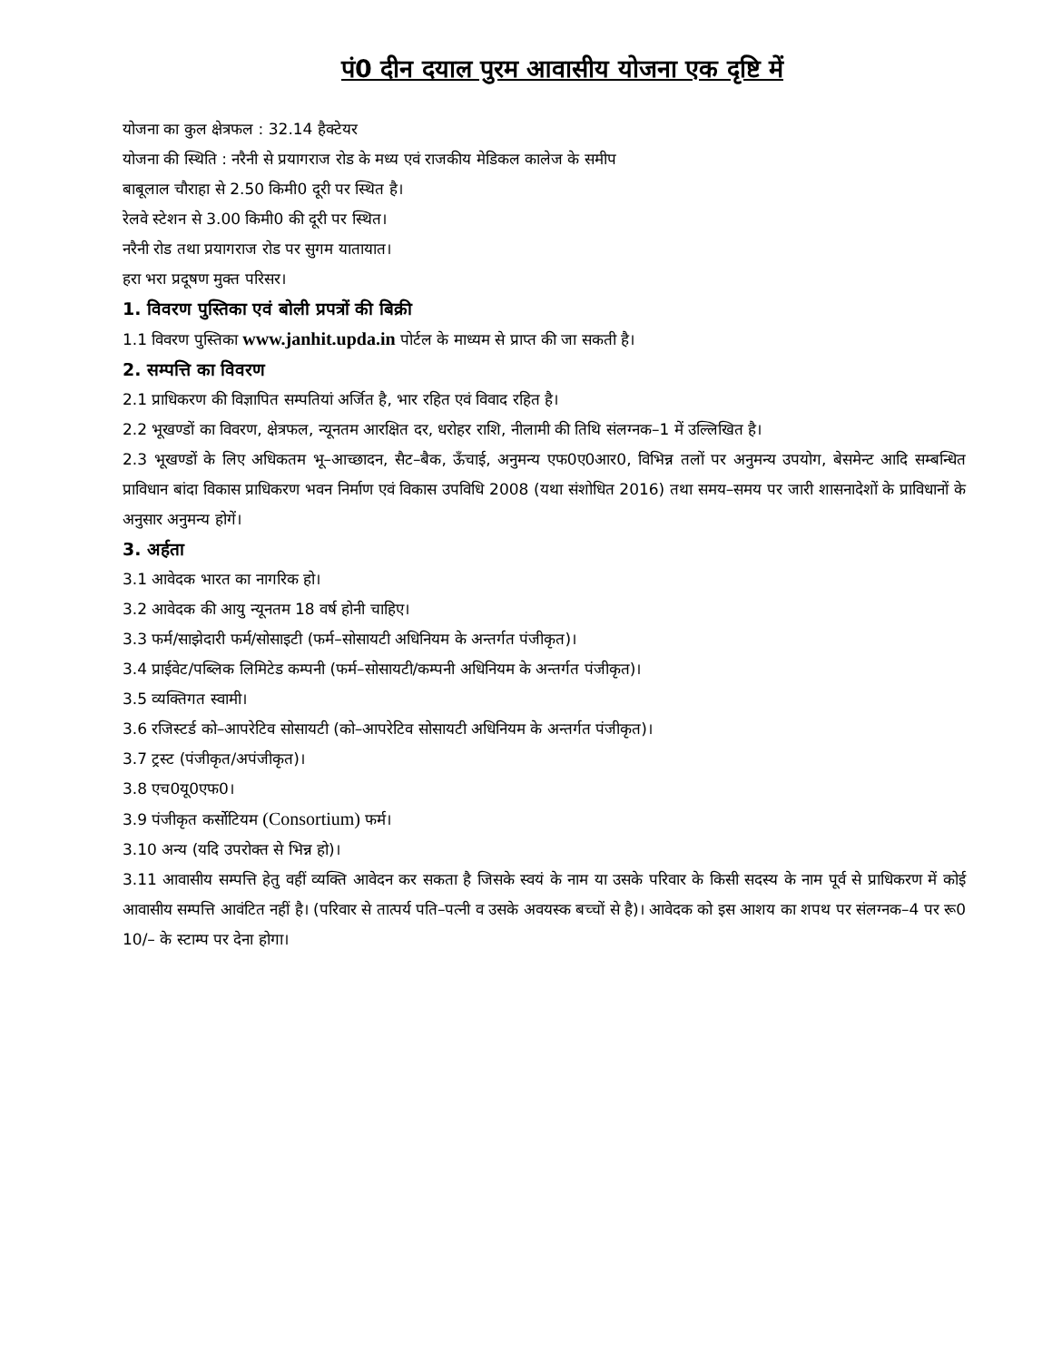पं0 दीन दयाल पुरम आवासीय योजना एक दृष्टि में
योजना का कुल क्षेत्रफल : 32.14 हैक्टेयर
योजना की स्थिति : नरैनी से प्रयागराज रोड के मध्य एवं राजकीय मेडिकल कालेज के समीप
बाबूलाल चौराहा से 2.50 किमी0 दूरी पर स्थित है।
रेलवे स्टेशन से 3.00 किमी0 की दूरी पर स्थित।
नरैनी रोड तथा प्रयागराज रोड पर सुगम यातायात।
हरा भरा प्रदूषण मुक्त परिसर।
1. विवरण पुस्तिका एवं बोली प्रपत्रों की बिक्री
1.1 विवरण पुस्तिका www.janhit.upda.in पोर्टल के माध्यम से प्राप्त की जा सकती है।
2. सम्पत्ति का विवरण
2.1 प्राधिकरण की विज्ञापित सम्पतियां अर्जित है, भार रहित एवं विवाद रहित है।
2.2 भूखण्डों का विवरण, क्षेत्रफल, न्यूनतम आरक्षित दर, धरोहर राशि, नीलामी की तिथि संलग्नक–1 में उल्लिखित है।
2.3 भूखण्डों के लिए अधिकतम भू–आच्छादन, सैट–बैक, ऊँचाई, अनुमन्य एफ0ए0आर0, विभिन्न तलों पर अनुमन्य उपयोग, बेसमेन्ट आदि सम्बन्धित प्राविधान बांदा विकास प्राधिकरण भवन निर्माण एवं विकास उपविधि 2008 (यथा संशोधित 2016) तथा समय–समय पर जारी शासनादेशों के प्राविधानों के अनुसार अनुमन्य होगें।
3. अर्हता
3.1 आवेदक भारत का नागरिक हो।
3.2 आवेदक की आयु न्यूनतम 18 वर्ष होनी चाहिए।
3.3 फर्म/साझेदारी फर्म/सोसाइटी (फर्म–सोसायटी अधिनियम के अन्तर्गत पंजीकृत)।
3.4 प्राईवेट/पब्लिक लिमिटेड कम्पनी (फर्म–सोसायटी/कम्पनी अधिनियम के अन्तर्गत पंजीकृत)।
3.5 व्यक्तिगत स्वामी।
3.6 रजिस्टर्ड को–आपरेटिव सोसायटी (को–आपरेटिव सोसायटी अधिनियम के अन्तर्गत पंजीकृत)।
3.7 ट्रस्ट (पंजीकृत/अपंजीकृत)।
3.8 एच0यू0एफ0।
3.9 पंजीकृत कर्सोटियम (Consortium) फर्म।
3.10 अन्य (यदि उपरोक्त से भिन्न हो)।
3.11 आवासीय सम्पत्ति हेतु वहीं व्यक्ति आवेदन कर सकता है जिसके स्वयं के नाम या उसके परिवार के किसी सदस्य के नाम पूर्व से प्राधिकरण में कोई आवासीय सम्पत्ति आवंटित नहीं है। (परिवार से तात्पर्य पति–पत्नी व उसके अवयस्क बच्चों से है)। आवेदक को इस आशय का शपथ पर संलग्नक–4 पर रू0 10/– के स्टाम्प पर देना होगा।